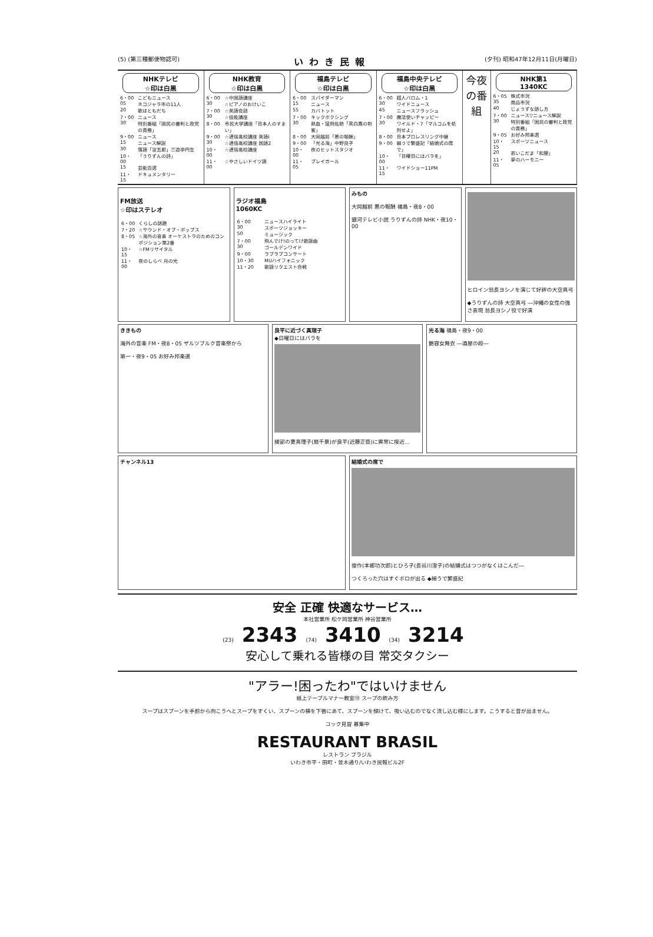(5) (第三種郵便物認可) いわき民報 (夕刊) 昭和47年12月11日(月曜日)
NHKテレビ
☆印は白黒
| 6・00 | こどもニュース |
| 05 | ネコジャラ市の11人 |
| 20 | 歌はともだち |
| 7・00 | ニュース |
| 30 | 特別番組「国民の審判と政党の責務」 |
| 9・00 | ニュース |
| 15 | ニュース解説 |
| 30 | 落語「淀五郎」三遊亭円生 |
| 10・00 | 「うりずんの詩」 |
| 15 | 芸能百選 |
| 11・15 | ドキュメンタリー |
NHK教育
☆印は白黒
| 6・00 | ☆中国語講座 |
| 30 | ☆ピアノのおけいこ |
| 7・00 | ☆英語会話 |
| 30 | ☆技能講座 |
| 8・00 | 市民大学講座「日本人のすまい」 |
| 9・00 | ☆通信高校講座 英語I |
| 30 | ☆通信高校講座 国語2 |
| 10・00 | ☆通信高校講座 |
| 11・00 | ☆やさしいドイツ語 |
福島テレビ
☆印は白黒
| 6・00 | スパイダーマン |
| 15 | ニュース |
| 55 | カバトット |
| 7・00 | キックボクシング |
| 30 | 熱血・猛飛佐助「黒白鷹の刺客」 |
| 8・00 | 大岡越前「悪の報酬」 |
| 9・00 | 「光る海」中野良子 |
| 10・00 | 夜のヒットスタジオ |
| 11・05 | プレイガール |
福島中央テレビ
☆印は白黒
| 6・00 | 超人バロム・1 |
| 30 | ワイドニュース |
| 45 | ニュースフラッシュ |
| 7・00 | 魔法使いチャッピー |
| 30 | ワイルド・7「マルコムを処刑せよ」 |
| 8・00 | 日本プロレスリング中継 |
| 9・00 | 細うで繁盛記「結婚式の席で」 |
| 10・00 | 「日曜日にはバラを」 |
| 11・15 | ワイドショー11PM |
今夜の番組
NHK第1
1340KC
| 6・05 | 株式市況 |
| 35 | 商品市況 |
| 40 | じょうずな話し方 |
| 7・00 | ニュース▽ニュース解説 |
| 30 | 特別番組「国民の審判と政党の責務」 |
| 9・05 | お好み邦楽選 |
| 10・15 | スポーツニュース |
| 20 | 若いこだま「和服」 |
| 11・05 | 夢のハーモニー |
FM放送
☆印はステレオ
| 6・00 | くらしの話題 |
| 7・20 | ☆サウンド・オブ・ポップス |
| 8・05 | ☆海外の音楽 オーケストラのためのコンポジション第2番 |
| 10・15 | ☆FMリサイタル |
| 11・00 | 夜のしらべ 月の光 |
ラジオ福島
1060KC
| 6・00 | ニュースハイライト |
| 30 | スポーツジョッキー |
| 50 | ミュージック |
| 7・00 | 飛んでけ!のってけ歌謡曲 |
| 30 | ゴールデンワイド |
| 9・00 | ラブラブコンサート |
| 10・30 | MUハイフォニック |
| 11・20 | 歌謡リクエスト合戦 |
みもの
大岡越前 悪の報酬 福島・夜8・00
銀河テレビ小説 うりずんの詩 NHK・夜10・00
ヒロイン翁長ヨシノを演じて好評の大空真弓
◆うりずんの詩 大空真弓 ―沖縄の女性の強さ表現 翁長ヨシノ役で好演
ききもの
海外の音楽 FM・夜8・05 ザルツブルク音楽祭から
第一・夜9・05 お好み邦楽選
良平に近づく真理子
◆日曜日にはバラを
綾部の妻真理子(扇千景)が良平(近藤正臣)に異常に接近…
光る海 福島・夜9・00
艶容女舞衣 ―酒屋の段―
チャンネル13 結婚式の席で
俊作(本郷功次郎)とひろ子(長谷川澄子)の結婚式はつつがなくはこんだ―
つくろった穴はすぐボロが出る ◆細うで繁盛記
安全 正確 快適なサービス…
本社営業所 松ケ岡営業所 神谷営業所
(23) 2343 (74) 3410 (34) 3214
安心して乗れる皆様の目 常交タクシー
"アラー!困ったわ"ではいけません
紙上テーブルマナー教室⑬ スープの飲み方
スープはスプーンを手前から向こうへとスープをすくい、スプーンの横を下唇にあて、スプーンを傾けて、吸い込むのでなく流し込む様にします。こうすると音が出ません。
コック見習 募集中
RESTAURANT BRASIL
レストラン ブラジル
いわき市平・田町・並木通り/いわき民報ビル2F